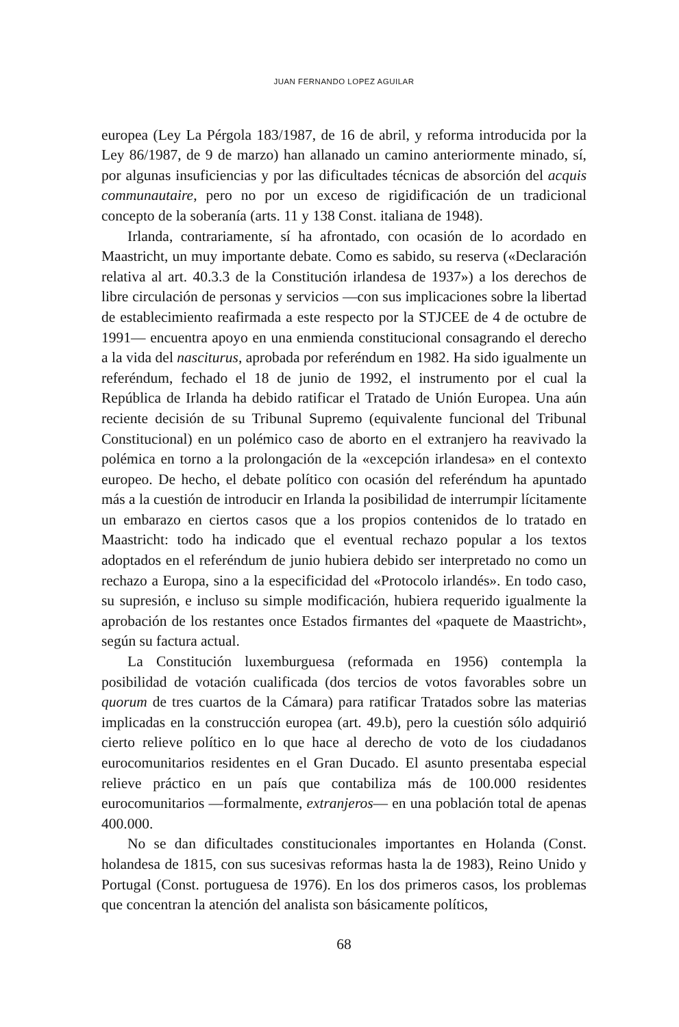JUAN FERNANDO LOPEZ AGUILAR
europea (Ley La Pérgola 183/1987, de 16 de abril, y reforma introducida por la Ley 86/1987, de 9 de marzo) han allanado un camino anteriormente minado, sí, por algunas insuficiencias y por las dificultades técnicas de absorción del acquis communautaire, pero no por un exceso de rigidificación de un tradicional concepto de la soberanía (arts. 11 y 138 Const. italiana de 1948).
Irlanda, contrariamente, sí ha afrontado, con ocasión de lo acordado en Maastricht, un muy importante debate. Como es sabido, su reserva («Declaración relativa al art. 40.3.3 de la Constitución irlandesa de 1937») a los derechos de libre circulación de personas y servicios —con sus implicaciones sobre la libertad de establecimiento reafirmada a este respecto por la STJCEE de 4 de octubre de 1991— encuentra apoyo en una enmienda constitucional consagrando el derecho a la vida del nasciturus, aprobada por referéndum en 1982. Ha sido igualmente un referéndum, fechado el 18 de junio de 1992, el instrumento por el cual la República de Irlanda ha debido ratificar el Tratado de Unión Europea. Una aún reciente decisión de su Tribunal Supremo (equivalente funcional del Tribunal Constitucional) en un polémico caso de aborto en el extranjero ha reavivado la polémica en torno a la prolongación de la «excepción irlandesa» en el contexto europeo. De hecho, el debate político con ocasión del referéndum ha apuntado más a la cuestión de introducir en Irlanda la posibilidad de interrumpir lícitamente un embarazo en ciertos casos que a los propios contenidos de lo tratado en Maastricht: todo ha indicado que el eventual rechazo popular a los textos adoptados en el referéndum de junio hubiera debido ser interpretado no como un rechazo a Europa, sino a la especificidad del «Protocolo irlandés». En todo caso, su supresión, e incluso su simple modificación, hubiera requerido igualmente la aprobación de los restantes once Estados firmantes del «paquete de Maastricht», según su factura actual.
La Constitución luxemburguesa (reformada en 1956) contempla la posibilidad de votación cualificada (dos tercios de votos favorables sobre un quorum de tres cuartos de la Cámara) para ratificar Tratados sobre las materias implicadas en la construcción europea (art. 49.b), pero la cuestión sólo adquirió cierto relieve político en lo que hace al derecho de voto de los ciudadanos eurocomunitarios residentes en el Gran Ducado. El asunto presentaba especial relieve práctico en un país que contabiliza más de 100.000 residentes eurocomunitarios —formalmente, extranjeros— en una población total de apenas 400.000.
No se dan dificultades constitucionales importantes en Holanda (Const. holandesa de 1815, con sus sucesivas reformas hasta la de 1983), Reino Unido y Portugal (Const. portuguesa de 1976). En los dos primeros casos, los problemas que concentran la atención del analista son básicamente políticos,
68